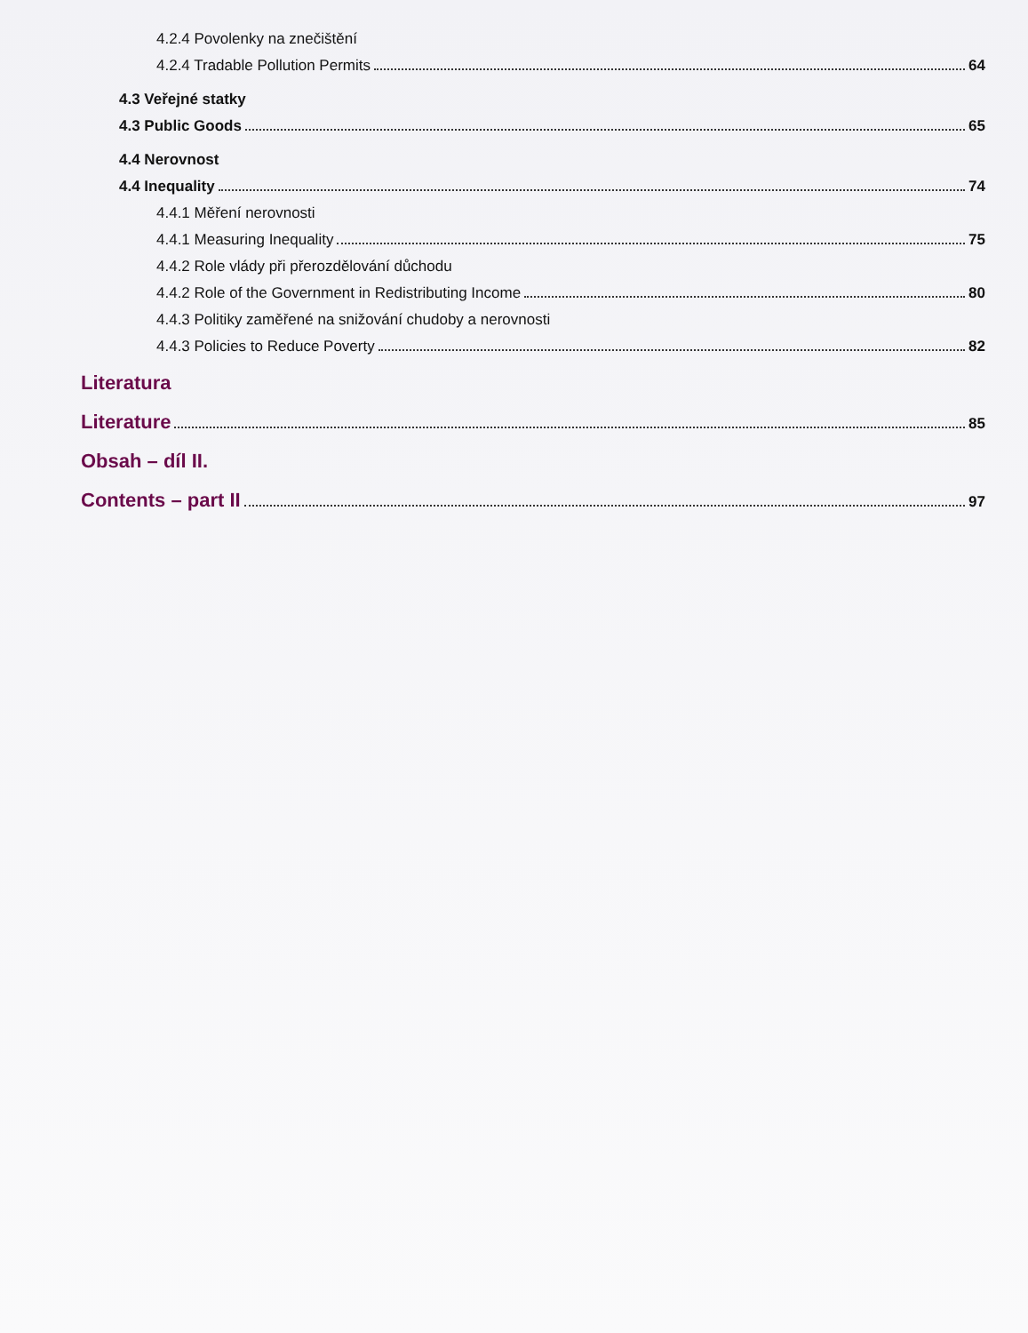4.2.4 Povolenky na znečištění
4.2.4 Tradable Pollution Permits 64
4.3 Veřejné statky
4.3 Public Goods 65
4.4 Nerovnost
4.4 Inequality 74
4.4.1 Měření nerovnosti
4.4.1 Measuring Inequality 75
4.4.2 Role vlády při přerozdělování důchodu
4.4.2 Role of the Government in Redistributing Income 80
4.4.3 Politiky zaměřené na snižování chudoby a nerovnosti
4.4.3 Policies to Reduce Poverty 82
Literatura
Literature 85
Obsah – díl II.
Contents – part II 97